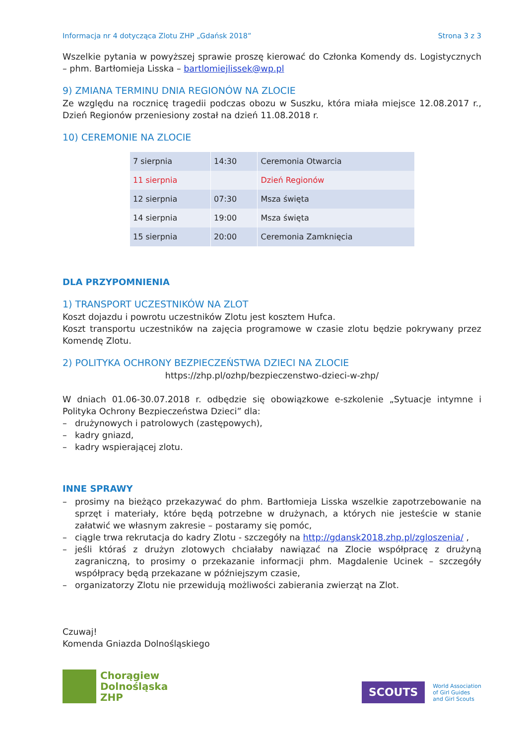Informacja nr 4 dotycząca Zlotu ZHP „Gdańsk 2018” Strona 3 z 3
Wszelkie pytania w powyższej sprawie proszę kierować do Członka Komendy ds. Logistycznych – phm. Bartłomieja Lisska – bartlomiejlissek@wp.pl
9) ZMIANA TERMINU DNIA REGIONÓW NA ZLOCIE
Ze względu na rocznicę tragedii podczas obozu w Suszku, która miała miejsce 12.08.2017 r., Dzień Regionów przeniesiony został na dzień 11.08.2018 r.
10) CEREMONIE NA ZLOCIE
| 7 sierpnia | 14:30 | Ceremonia Otwarcia |
| 11 sierpnia | | Dzień Regionów |
| 12 sierpnia | 07:30 | Msza święta |
| 14 sierpnia | 19:00 | Msza święta |
| 15 sierpnia | 20:00 | Ceremonia Zamknięcia |
DLA PRZYPOMNIENIA
1) TRANSPORT UCZESTNIKÓW NA ZLOT
Koszt dojazdu i powrotu uczestników Zlotu jest kosztem Hufca.
Koszt transportu uczestników na zajęcia programowe w czasie zlotu będzie pokrywany przez Komendę Zlotu.
2) POLITYKA OCHRONY BEZPIECZEŃSTWA DZIECI NA ZLOCIE
https://zhp.pl/ozhp/bezpieczenstwo-dzieci-w-zhp/
W dniach 01.06-30.07.2018 r. odbędzie się obowiązkowe e-szkolenie „Sytuacje intymne i Polityka Ochrony Bezpieczeństwa Dzieci” dla:
– drużynowych i patrolowych (zastępowych),
– kadry gniazd,
– kadry wspierającej zlotu.
INNE SPRAWY
– prosimy na bieżąco przekazywać do phm. Bartłomieja Lisska wszelkie zapotrzebowanie na sprzęt i materiały, które będą potrzebne w drużynach, a których nie jesteście w stanie załatwić we własnym zakresie – postaramy się pomóc,
– ciągle trwa rekrutacja do kadry Zlotu - szczegóły na http://gdansk2018.zhp.pl/zgloszenia/ ,
– jeśli któraś z drużyn zlotowych chciałaby nawiązać na Zlocie współpracę z drużyną zagraniczną, to prosimy o przekazanie informacji phm. Magdalenie Ucinek – szczegóły współpracy będą przekazane w późniejszym czasie,
– organizatorzy Zlotu nie przewidują możliwości zabierania zwierząt na Zlot.
Czuwaj!
Komenda Gniazda Dolnośląskiego
Chorągiew
Dolnośląska
ZHP
SCOUTS
World Association
of Girl Guides
and Girl Scouts